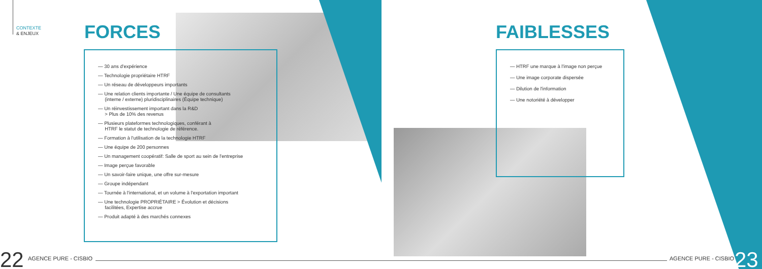CONTEXTE
& ENJEUX
FORCES
— 30 ans d'expérience
— Technologie propriétaire HTRF
— Un réseau de développeurs importants
— Une relation clients importante / Une équipe de consultants
(interne / externe) pluridisciplinaires (Équipe technique)
— Un réinvestissement important dans la R&D
> Plus de 10% des revenus
— Plusieurs plateformes technologiques, conférant à
HTRF le statut de technologie de référence.
— Formation à l'utilisation de la technologie HTRF
— Une équipe de 200 personnes
— Un management coopératif: Salle de sport au sein de l'entreprise
— Image perçue favorable
— Un savoir-faire unique, une offre sur-mesure
— Groupe indépendant
— Tournée à l'international, et un volume à l'exportation important
— Une technologie PROPRIÉTAIRE > Évolution et décisions
facilitées, Expertise accrue
— Produit adapté à des marchés connexes
FAIBLESSES
— HTRF une marque à l'image non perçue
— Une image corporate dispersée
— Dilution de l'information
— Une notoriété à développer
22 AGENCE PURE - CISBIO AGENCE PURE - CISBIO 23